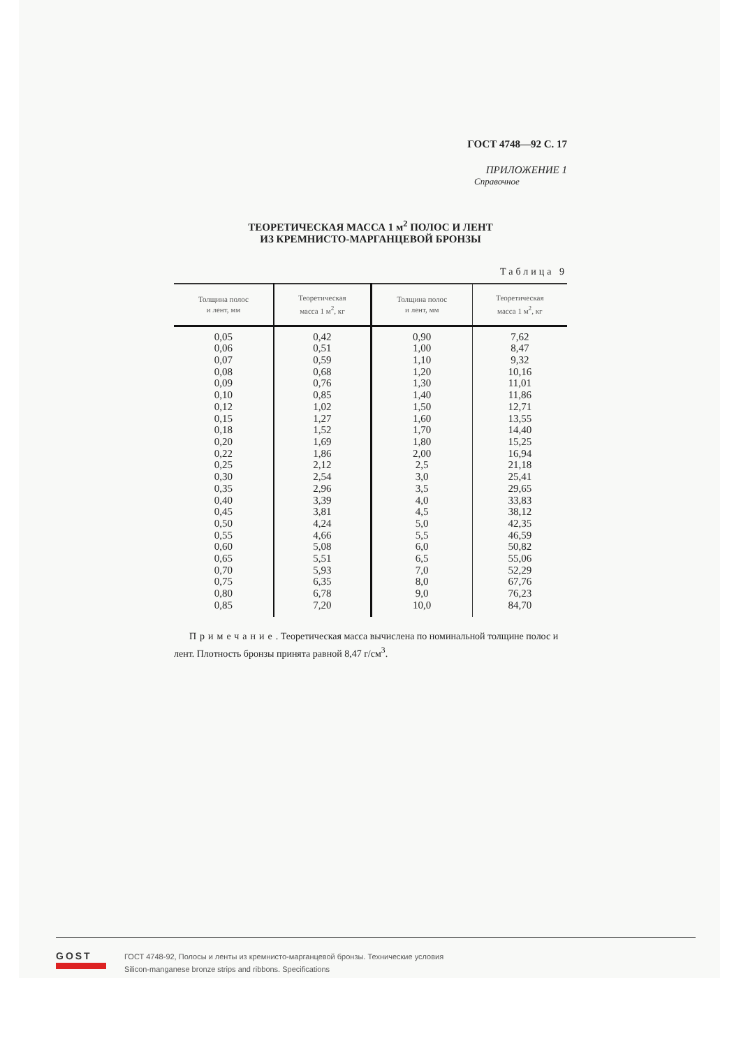ГОСТ 4748—92 С. 17
ПРИЛОЖЕНИЕ 1
Справочное
ТЕОРЕТИЧЕСКАЯ МАССА 1 м<sup>2</sup> ПОЛОС И ЛЕНТ
ИЗ КРЕМНИСТО-МАРГАНЦЕВОЙ БРОНЗЫ
Таблица 9
| Толщина полос и лент, мм | Теоретическая масса 1 м<sup>2</sup>, кг | Толщина полос и лент, мм | Теоретическая масса 1 м<sup>2</sup>, кг |
| --- | --- | --- | --- |
| 0,05 | 0,42 | 0,90 | 7,62 |
| 0,06 | 0,51 | 1,00 | 8,47 |
| 0,07 | 0,59 | 1,10 | 9,32 |
| 0,08 | 0,68 | 1,20 | 10,16 |
| 0,09 | 0,76 | 1,30 | 11,01 |
| 0,10 | 0,85 | 1,40 | 11,86 |
| 0,12 | 1,02 | 1,50 | 12,71 |
| 0,15 | 1,27 | 1,60 | 13,55 |
| 0,18 | 1,52 | 1,70 | 14,40 |
| 0,20 | 1,69 | 1,80 | 15,25 |
| 0,22 | 1,86 | 2,00 | 16,94 |
| 0,25 | 2,12 | 2,5 | 21,18 |
| 0,30 | 2,54 | 3,0 | 25,41 |
| 0,35 | 2,96 | 3,5 | 29,65 |
| 0,40 | 3,39 | 4,0 | 33,83 |
| 0,45 | 3,81 | 4,5 | 38,12 |
| 0,50 | 4,24 | 5,0 | 42,35 |
| 0,55 | 4,66 | 5,5 | 46,59 |
| 0,60 | 5,08 | 6,0 | 50,82 |
| 0,65 | 5,51 | 6,5 | 55,06 |
| 0,70 | 5,93 | 7,0 | 52,29 |
| 0,75 | 6,35 | 8,0 | 67,76 |
| 0,80 | 6,78 | 9,0 | 76,23 |
| 0,85 | 7,20 | 10,0 | 84,70 |
Примечание. Теоретическая масса вычислена по номинальной толщине полос и лент. Плотность бронзы принята равной 8,47 г/см<sup>3</sup>.
GOST
ГОСТ 4748-92, Полосы и ленты из кремнисто-марганцевой бронзы. Технические условия
Silicon-manganese bronze strips and ribbons. Specifications